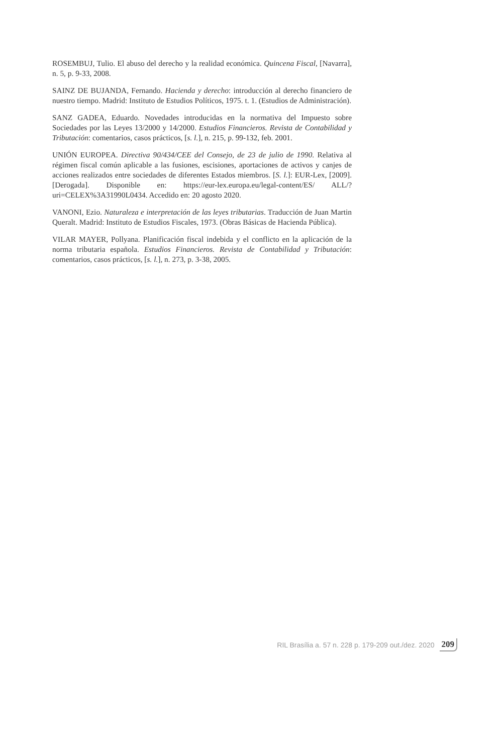ROSEMBUJ, Tulio. El abuso del derecho y la realidad económica. Quincena Fiscal, [Navarra], n. 5, p. 9-33, 2008.
SAINZ DE BUJANDA, Fernando. Hacienda y derecho: introducción al derecho financiero de nuestro tiempo. Madrid: Instituto de Estudios Políticos, 1975. t. 1. (Estudios de Administración).
SANZ GADEA, Eduardo. Novedades introducidas en la normativa del Impuesto sobre Sociedades por las Leyes 13/2000 y 14/2000. Estudios Financieros. Revista de Contabilidad y Tributación: comentarios, casos prácticos, [s. l.], n. 215, p. 99-132, feb. 2001.
UNIÓN EUROPEA. Directiva 90/434/CEE del Consejo, de 23 de julio de 1990. Relativa al régimen fiscal común aplicable a las fusiones, escisiones, aportaciones de activos y canjes de acciones realizados entre sociedades de diferentes Estados miembros. [S. l.]: EUR-Lex, [2009]. [Derogada]. Disponible en: https://eur-lex.europa.eu/legal-content/ES/ ALL/?uri=CELEX%3A31990L0434. Accedido en: 20 agosto 2020.
VANONI, Ezio. Naturaleza e interpretación de las leyes tributarias. Traducción de Juan Martin Queralt. Madrid: Instituto de Estudios Fiscales, 1973. (Obras Básicas de Hacienda Pública).
VILAR MAYER, Pollyana. Planificación fiscal indebida y el conflicto en la aplicación de la norma tributaria española. Estudios Financieros. Revista de Contabilidad y Tributación: comentarios, casos prácticos, [s. l.], n. 273, p. 3-38, 2005.
RIL Brasília a. 57 n. 228 p. 179-209 out./dez. 2020 209